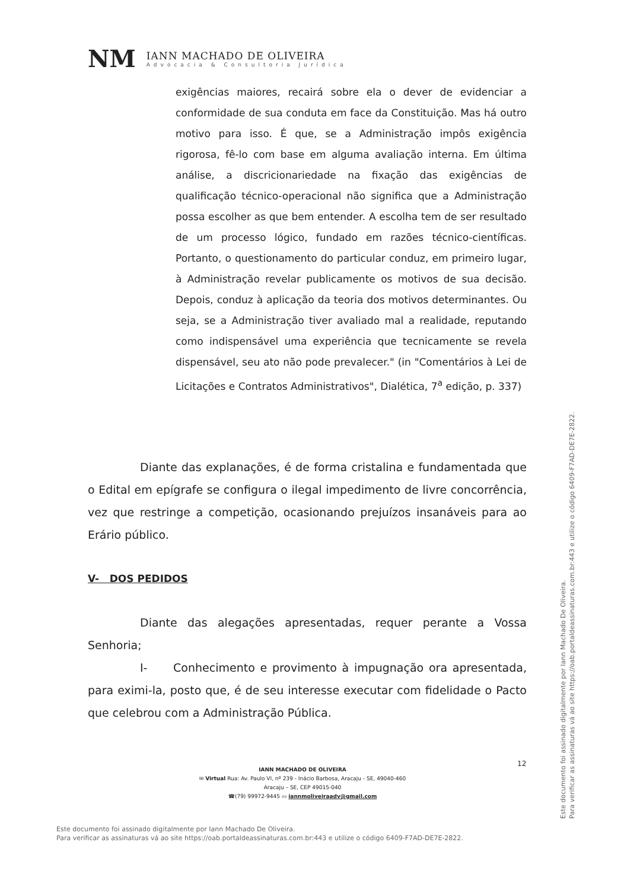NM
IANN MACHADO DE OLIVEIRA
Advocacia & Consultoria Jurídica
exigências maiores, recairá sobre ela o dever de evidenciar a conformidade de sua conduta em face da Constituição. Mas há outro motivo para isso. É que, se a Administração impôs exigência rigorosa, fê-lo com base em alguma avaliação interna. Em última análise, a discricionariedade na fixação das exigências de qualificação técnico-operacional não significa que a Administração possa escolher as que bem entender. A escolha tem de ser resultado de um processo lógico, fundado em razões técnico-científicas. Portanto, o questionamento do particular conduz, em primeiro lugar, à Administração revelar publicamente os motivos de sua decisão. Depois, conduz à aplicação da teoria dos motivos determinantes. Ou seja, se a Administração tiver avaliado mal a realidade, reputando como indispensável uma experiência que tecnicamente se revela dispensável, seu ato não pode prevalecer." (in "Comentários à Lei de Licitações e Contratos Administrativos", Dialética, 7<sup>a</sup> edição, p. 337)
Diante das explanações, é de forma cristalina e fundamentada que o Edital em epígrafe se configura o ilegal impedimento de livre concorrência, vez que restringe a competição, ocasionando prejuízos insanáveis para ao Erário público.
V- DOS PEDIDOS
Diante das alegações apresentadas, requer perante a Vossa Senhoria;
I- Conhecimento e provimento à impugnação ora apresentada, para eximi-la, posto que, é de seu interesse executar com fidelidade o Pacto que celebrou com a Administração Pública.
12
IANN MACHADO DE OLIVEIRA
✉ Virtual Rua: Av. Paulo VI, nº 239 - Inácio Barbosa, Aracaju - SE, 49040-460
Aracaju – SE, CEP 49015-040
☎(79) 99972-9445 ▭ iannmoliveiraadv@gmail.com
Este documento foi assinado digitalmente por Iann Machado De Oliveira.
Para verificar as assinaturas vá ao site https://oab.portaldeassinaturas.com.br:443 e utilize o código 6409-F7AD-DE7E-2822.
Este documento foi assinado digitalmente por Iann Machado De Oliveira.
Para verificar as assinaturas vá ao site https://oab.portaldeassinaturas.com.br:443 e utilize o código 6409-F7AD-DE7E-2822.